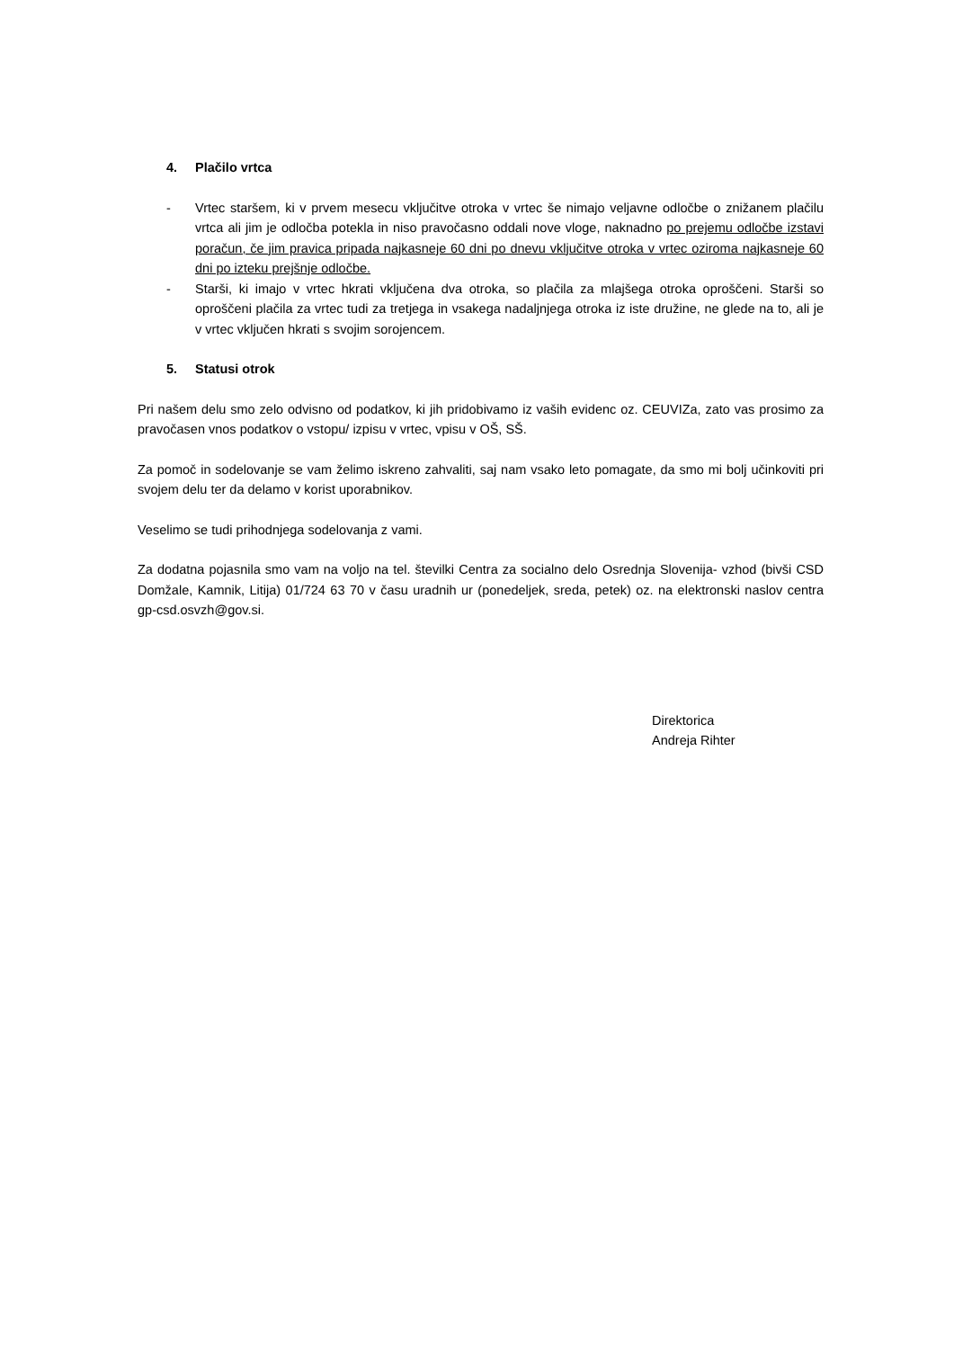4. Plačilo vrtca
- Vrtec staršem, ki v prvem mesecu vključitve otroka v vrtec še nimajo veljavne odločbe o znižanem plačilu vrtca ali jim je odločba potekla in niso pravočasno oddali nove vloge, naknadno po prejemu odločbe izstavi poračun, če jim pravica pripada najkasneje 60 dni po dnevu vključitve otroka v vrtec oziroma najkasneje 60 dni po izteku prejšnje odločbe.
- Starši, ki imajo v vrtec hkrati vključena dva otroka, so plačila za mlajšega otroka oproščeni. Starši so oproščeni plačila za vrtec tudi za tretjega in vsakega nadaljnjega otroka iz iste družine, ne glede na to, ali je v vrtec vključen hkrati s svojim sorojencem.
5. Statusi otrok
Pri našem delu smo zelo odvisno od podatkov, ki jih pridobivamo iz vaših evidenc oz. CEUVIZa, zato vas prosimo za pravočasen vnos podatkov o vstopu/ izpisu v vrtec, vpisu v OŠ, SŠ.
Za pomoč in sodelovanje se vam želimo iskreno zahvaliti, saj nam vsako leto pomagate, da smo mi bolj učinkoviti pri svojem delu ter da delamo v korist uporabnikov.
Veselimo se tudi prihodnjega sodelovanja z vami.
Za dodatna pojasnila smo vam na voljo na tel. številki Centra za socialno delo Osrednja Slovenija- vzhod (bivši CSD Domžale, Kamnik, Litija) 01/724 63 70 v času uradnih ur (ponedeljek, sreda, petek) oz. na elektronski naslov centra gp-csd.osvzh@gov.si.
Direktorica
Andreja Rihter